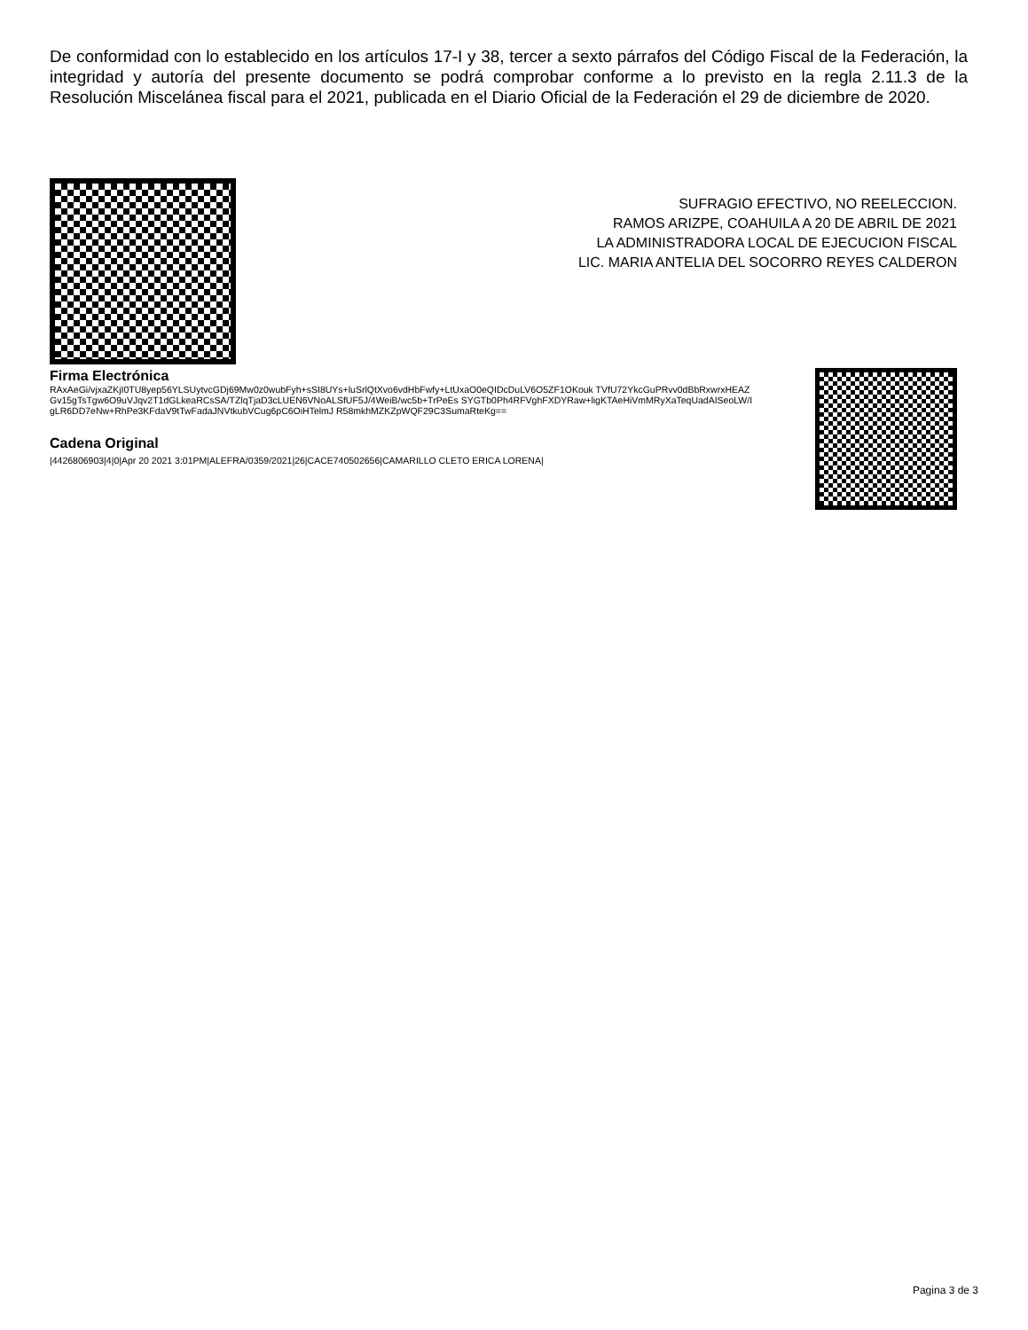De conformidad con lo establecido en los artículos 17-I y 38, tercer a sexto párrafos del Código Fiscal de la Federación, la integridad y autoría del presente documento se podrá comprobar conforme a lo previsto en la regla 2.11.3 de la Resolución Miscelánea fiscal para el 2021, publicada en el Diario Oficial de la Federación el 29 de diciembre de 2020.
SUFRAGIO EFECTIVO, NO REELECCION.
RAMOS ARIZPE, COAHUILA A 20 DE ABRIL DE 2021
LA ADMINISTRADORA LOCAL DE EJECUCION FISCAL
LIC. MARIA ANTELIA DEL SOCORRO REYES CALDERON
Firma Electrónica
RAxAeGi/vjxaZKjI0TU8yep56YLSUytvcGDj69Mw0z0wubFyh+sSI8UYs+luSrlQtXvo6vdHbFwfy+LtUxaO0eQIDcDuLV6O5ZF1OKouk TVfU72YkcGuPRvv0dBbRxwrxHEAZGv15gTsTgw6O9uVJqv2T1dGLkeaRCsSA/TZlqTjaD3cLUEN6VNoALSfUF5J/4WeiB/wc5b+TrPeEs SYGTb0Ph4RFVghFXDYRaw+ligKTAeHiVmMRyXaTeqUadAISeoLW/IgLR6DD7eNw+RhPe3KFdaV9tTwFadaJNVtkubVCug6pC6OiHTelmJ R58mkhMZKZpWQF29C3SumaRteKg==
Cadena Original
|4426806903|4|0|Apr 20 2021 3:01PM|ALEFRA/0359/2021|26|CACE740502656|CAMARILLO CLETO ERICA LORENA|
Pagina 3 de 3